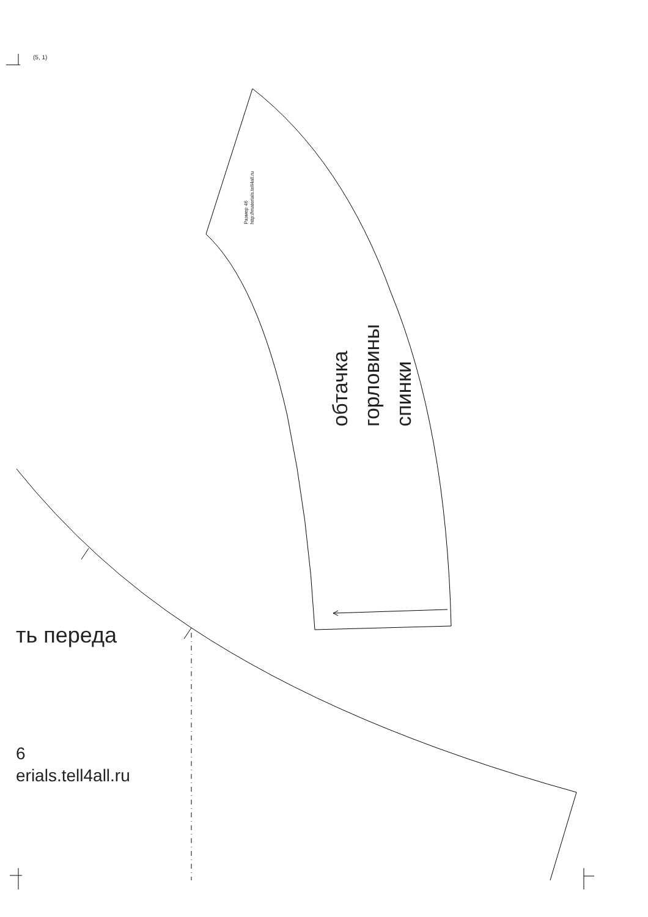(5, 1)
Размер 46
http://materials.tell4all.ru
обтачка
горловины
спинки
ть переда
6
erials.tell4all.ru